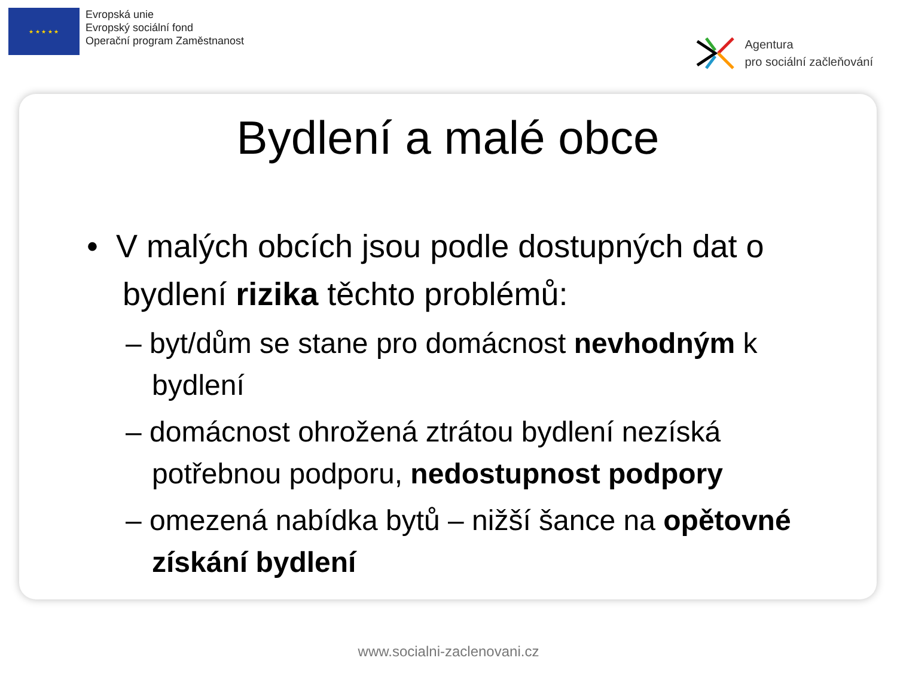★ ★ ★ ★ ★
Evropská unie
Evropský sociální fond
Operační program Zaměstnanost
Agentura
pro sociální začleňování
Bydlení a malé obce
• V malých obcích jsou podle dostupných dat o
bydlení rizika těchto problémů:
– byt/dům se stane pro domácnost nevhodným k bydlení
– domácnost ohrožená ztrátou bydlení nezíská potřebnou podporu, nedostupnost podpory
– omezená nabídka bytů – nižší šance na opětovné získání bydlení
www.socialni-zaclenovani.cz